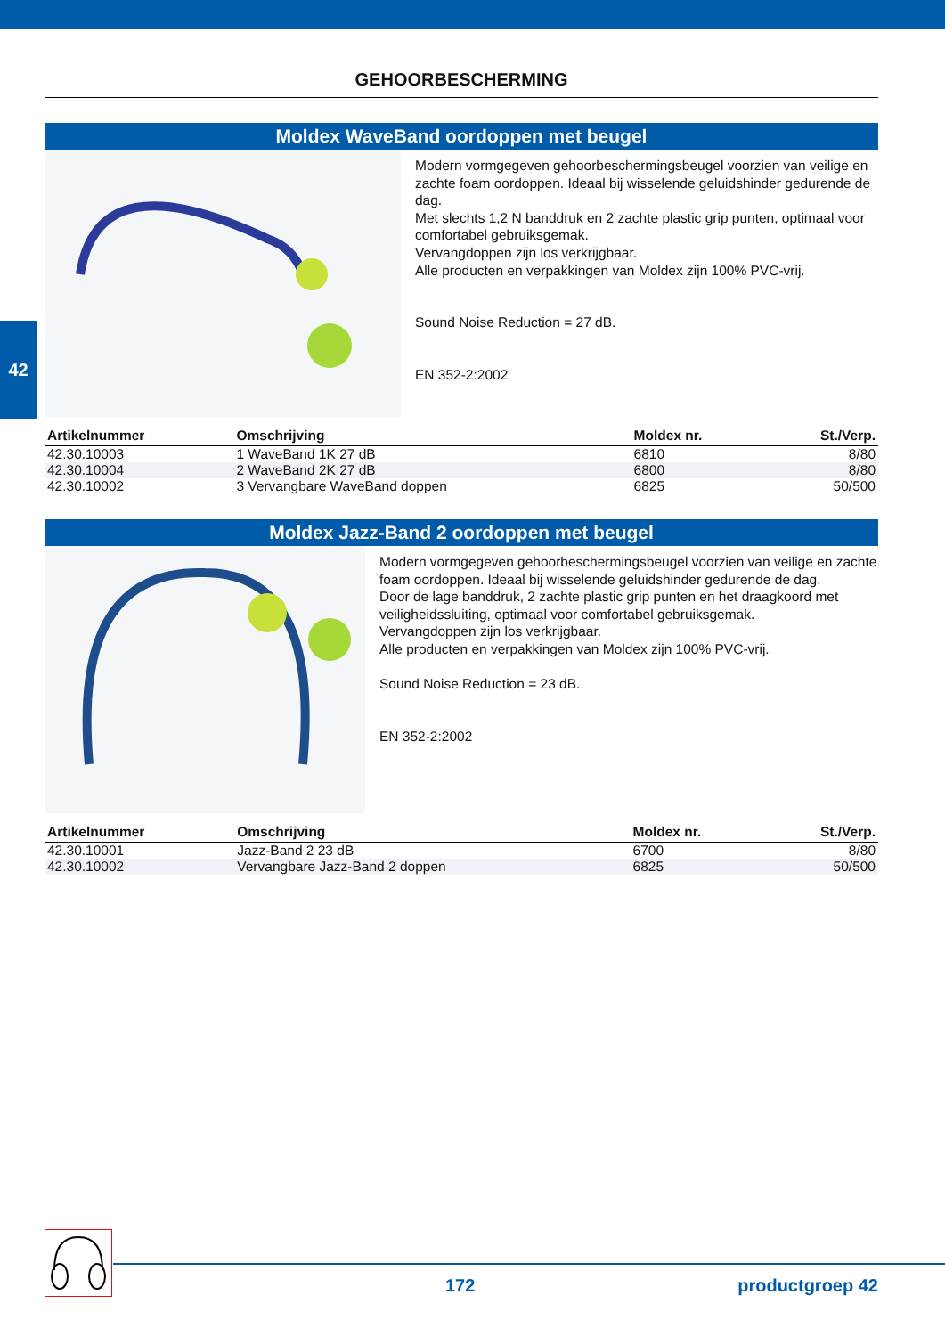42
GEHOORBESCHERMING
Moldex WaveBand oordoppen met beugel
Modern vormgegeven gehoorbeschermingsbeugel voorzien van veilige en zachte foam oordoppen. Ideaal bij wisselende geluidshinder gedurende de dag.
Met slechts 1,2 N banddruk en 2 zachte plastic grip punten, optimaal voor comfortabel gebruiksgemak.
Vervangdoppen zijn los verkrijgbaar.
Alle producten en verpakkingen van Moldex zijn 100% PVC-vrij.
Sound Noise Reduction = 27 dB.
EN 352-2:2002
| Artikelnummer | Omschrijving | Moldex nr. | St./Verp. |
| --- | --- | --- | --- |
| 42.30.10003 | 1 WaveBand 1K 27 dB | 6810 | 8/80 |
| 42.30.10004 | 2 WaveBand 2K 27 dB | 6800 | 8/80 |
| 42.30.10002 | 3 Vervangbare WaveBand doppen | 6825 | 50/500 |
Moldex Jazz-Band 2 oordoppen met beugel
Modern vormgegeven gehoorbeschermingsbeugel voorzien van veilige en zachte foam oordoppen. Ideaal bij wisselende geluidshinder gedurende de dag.
Door de lage banddruk, 2 zachte plastic grip punten en het draagkoord met veiligheidssluiting, optimaal voor comfortabel gebruiksgemak.
Vervangdoppen zijn los verkrijgbaar.
Alle producten en verpakkingen van Moldex zijn 100% PVC-vrij.
Sound Noise Reduction = 23 dB.
EN 352-2:2002
| Artikelnummer | Omschrijving | Moldex nr. | St./Verp. |
| --- | --- | --- | --- |
| 42.30.10001 | Jazz-Band 2 23 dB | 6700 | 8/80 |
| 42.30.10002 | Vervangbare Jazz-Band 2 doppen | 6825 | 50/500 |
172 productgroep 42